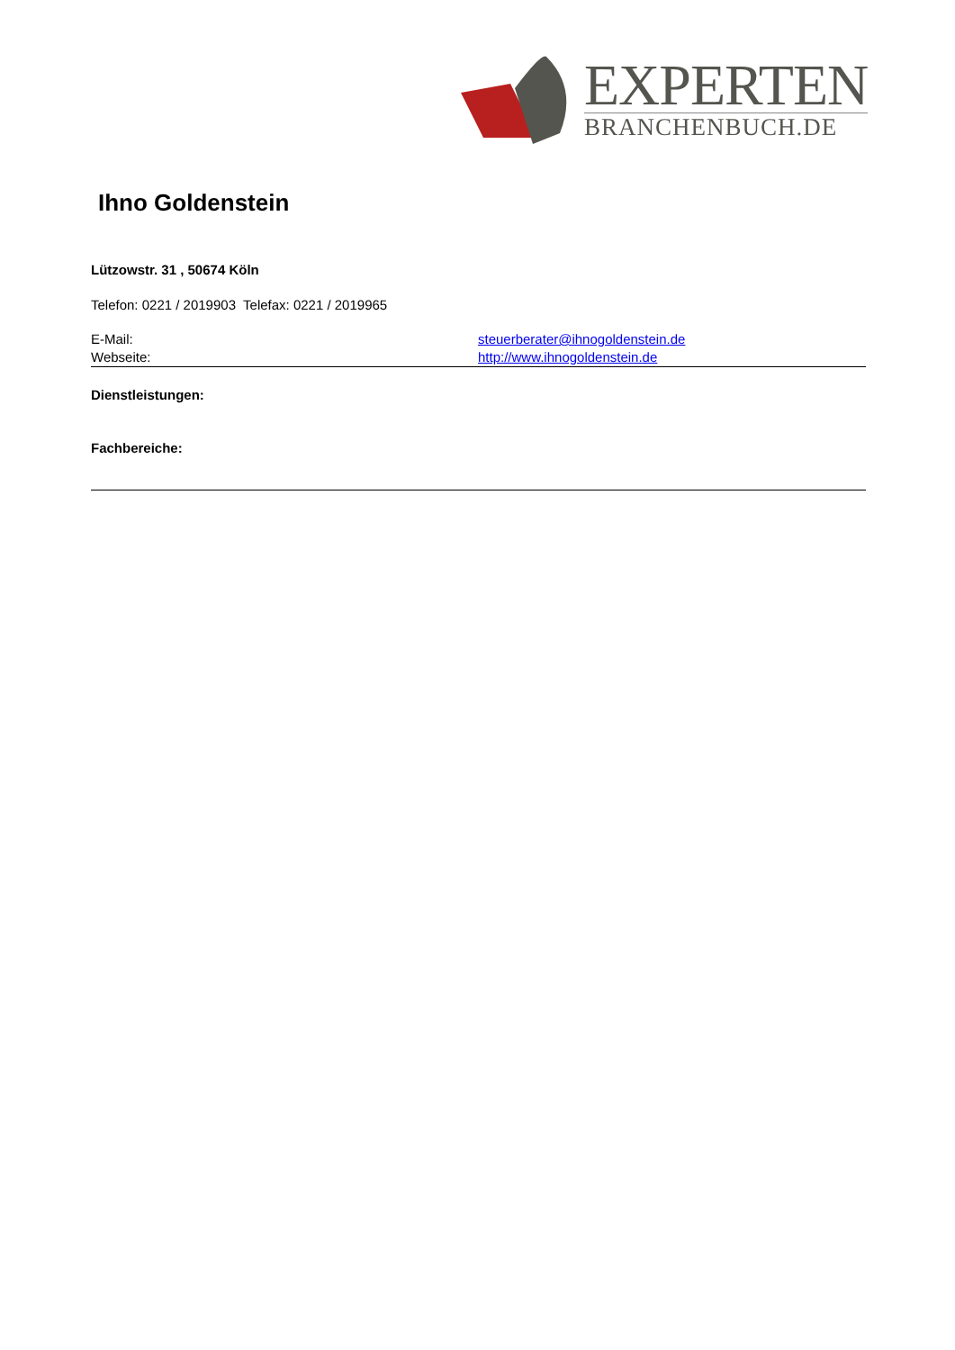EXPERTEN
BRANCHENBUCH.DE
Ihno Goldenstein
Lützowstr. 31 , 50674 Köln
Telefon: 0221 / 2019903 Telefax: 0221 / 2019965
E-Mail: steuerberater@ihnogoldenstein.de
Webseite: http://www.ihnogoldenstein.de
Dienstleistungen:
Fachbereiche: